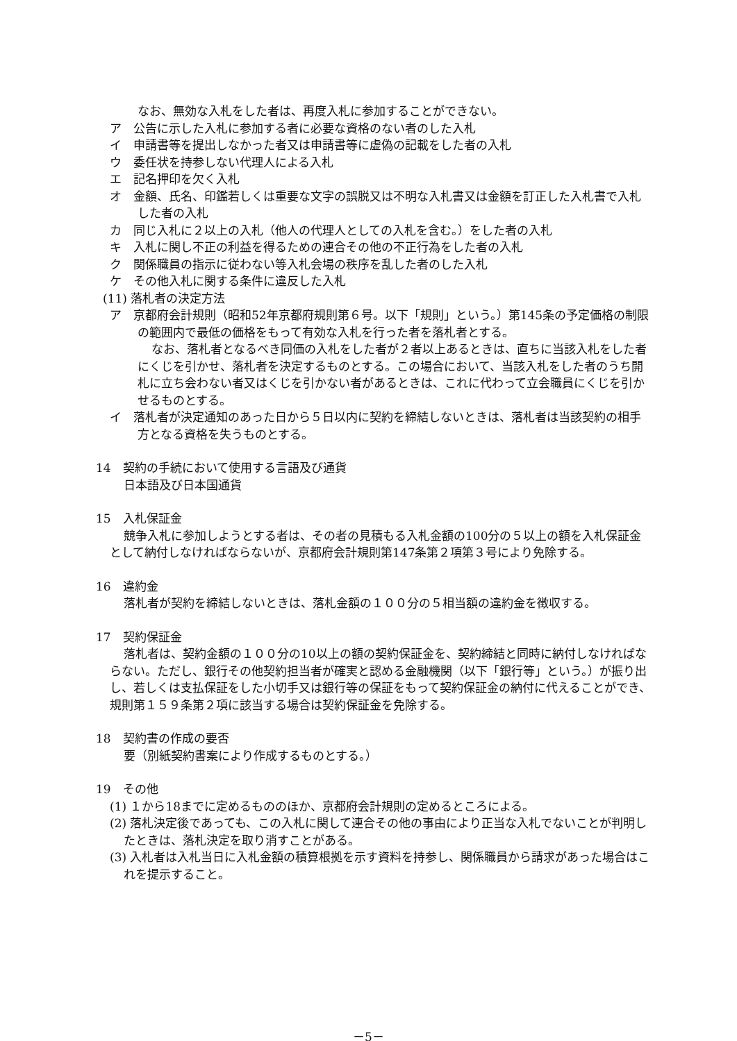なお、無効な入札をした者は、再度入札に参加することができない。
ア　公告に示した入札に参加する者に必要な資格のない者のした入札
イ　申請書等を提出しなかった者又は申請書等に虚偽の記載をした者の入札
ウ　委任状を持参しない代理人による入札
エ　記名押印を欠く入札
オ　金額、氏名、印鑑若しくは重要な文字の誤脱又は不明な入札書又は金額を訂正した入札書で入札した者の入札
カ　同じ入札に２以上の入札（他人の代理人としての入札を含む。）をした者の入札
キ　入札に関し不正の利益を得るための連合その他の不正行為をした者の入札
ク　関係職員の指示に従わない等入札会場の秩序を乱した者のした入札
ケ　その他入札に関する条件に違反した入札
(11) 落札者の決定方法
ア　京都府会計規則（昭和52年京都府規則第６号。以下「規則」という。）第145条の予定価格の制限の範囲内で最低の価格をもって有効な入札を行った者を落札者とする。
なお、落札者となるべき同価の入札をした者が２者以上あるときは、直ちに当該入札をした者にくじを引かせ、落札者を決定するものとする。この場合において、当該入札をした者のうち開札に立ち会わない者又はくじを引かない者があるときは、これに代わって立会職員にくじを引かせるものとする。
イ　落札者が決定通知のあった日から５日以内に契約を締結しないときは、落札者は当該契約の相手方となる資格を失うものとする。
14　契約の手続において使用する言語及び通貨
日本語及び日本国通貨
15　入札保証金
競争入札に参加しようとする者は、その者の見積もる入札金額の100分の５以上の額を入札保証金として納付しなければならないが、京都府会計規則第147条第２項第３号により免除する。
16　違約金
落札者が契約を締結しないときは、落札金額の１００分の５相当額の違約金を徴収する。
17　契約保証金
落札者は、契約金額の１００分の10以上の額の契約保証金を、契約締結と同時に納付しなければならない。ただし、銀行その他契約担当者が確実と認める金融機関（以下「銀行等」という。）が振り出し、若しくは支払保証をした小切手又は銀行等の保証をもって契約保証金の納付に代えることができ、規則第１５９条第２項に該当する場合は契約保証金を免除する。
18　契約書の作成の要否
要（別紙契約書案により作成するものとする。）
19　その他
(1) １から18までに定めるもののほか、京都府会計規則の定めるところによる。
(2) 落札決定後であっても、この入札に関して連合その他の事由により正当な入札でないことが判明したときは、落札決定を取り消すことがある。
(3) 入札者は入札当日に入札金額の積算根拠を示す資料を持参し、関係職員から請求があった場合はこれを提示すること。
－5－